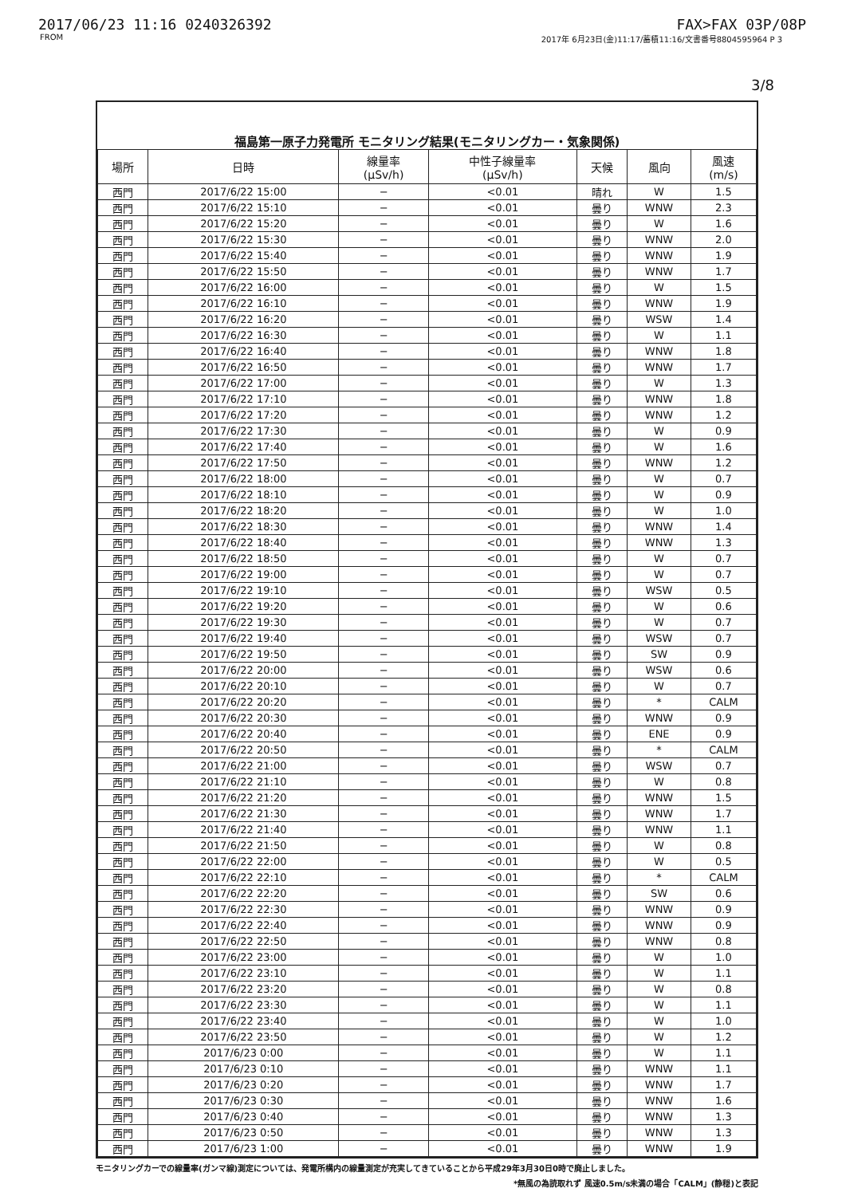2017/06/23 11:16 0240326392 FAX>FAX 03P/08P
FROM 2017年 6月23日(金)11:17/蓄積11:16/文書番号8804595964 P 3
3/8
福島第一原子力発電所 モニタリング結果(モニタリングカー・気象関係)
| 場所 | 日時 | 線量率 (μSv/h) | 中性子線量率 (μSv/h) | 天候 | 風向 | 風速 (m/s) |
| --- | --- | --- | --- | --- | --- | --- |
| 西門 | 2017/6/22 15:00 | − | <0.01 | 晴れ | W | 1.5 |
| 西門 | 2017/6/22 15:10 | − | <0.01 | 曇り | WNW | 2.3 |
| 西門 | 2017/6/22 15:20 | − | <0.01 | 曇り | W | 1.6 |
| 西門 | 2017/6/22 15:30 | − | <0.01 | 曇り | WNW | 2.0 |
| 西門 | 2017/6/22 15:40 | − | <0.01 | 曇り | WNW | 1.9 |
| 西門 | 2017/6/22 15:50 | − | <0.01 | 曇り | WNW | 1.7 |
| 西門 | 2017/6/22 16:00 | − | <0.01 | 曇り | W | 1.5 |
| 西門 | 2017/6/22 16:10 | − | <0.01 | 曇り | WNW | 1.9 |
| 西門 | 2017/6/22 16:20 | − | <0.01 | 曇り | WSW | 1.4 |
| 西門 | 2017/6/22 16:30 | − | <0.01 | 曇り | W | 1.1 |
| 西門 | 2017/6/22 16:40 | − | <0.01 | 曇り | WNW | 1.8 |
| 西門 | 2017/6/22 16:50 | − | <0.01 | 曇り | WNW | 1.7 |
| 西門 | 2017/6/22 17:00 | − | <0.01 | 曇り | W | 1.3 |
| 西門 | 2017/6/22 17:10 | − | <0.01 | 曇り | WNW | 1.8 |
| 西門 | 2017/6/22 17:20 | − | <0.01 | 曇り | WNW | 1.2 |
| 西門 | 2017/6/22 17:30 | − | <0.01 | 曇り | W | 0.9 |
| 西門 | 2017/6/22 17:40 | − | <0.01 | 曇り | W | 1.6 |
| 西門 | 2017/6/22 17:50 | − | <0.01 | 曇り | WNW | 1.2 |
| 西門 | 2017/6/22 18:00 | − | <0.01 | 曇り | W | 0.7 |
| 西門 | 2017/6/22 18:10 | − | <0.01 | 曇り | W | 0.9 |
| 西門 | 2017/6/22 18:20 | − | <0.01 | 曇り | W | 1.0 |
| 西門 | 2017/6/22 18:30 | − | <0.01 | 曇り | WNW | 1.4 |
| 西門 | 2017/6/22 18:40 | − | <0.01 | 曇り | WNW | 1.3 |
| 西門 | 2017/6/22 18:50 | − | <0.01 | 曇り | W | 0.7 |
| 西門 | 2017/6/22 19:00 | − | <0.01 | 曇り | W | 0.7 |
| 西門 | 2017/6/22 19:10 | − | <0.01 | 曇り | WSW | 0.5 |
| 西門 | 2017/6/22 19:20 | − | <0.01 | 曇り | W | 0.6 |
| 西門 | 2017/6/22 19:30 | − | <0.01 | 曇り | W | 0.7 |
| 西門 | 2017/6/22 19:40 | − | <0.01 | 曇り | WSW | 0.7 |
| 西門 | 2017/6/22 19:50 | − | <0.01 | 曇り | SW | 0.9 |
| 西門 | 2017/6/22 20:00 | − | <0.01 | 曇り | WSW | 0.6 |
| 西門 | 2017/6/22 20:10 | − | <0.01 | 曇り | W | 0.7 |
| 西門 | 2017/6/22 20:20 | − | <0.01 | 曇り | * | CALM |
| 西門 | 2017/6/22 20:30 | − | <0.01 | 曇り | WNW | 0.9 |
| 西門 | 2017/6/22 20:40 | − | <0.01 | 曇り | ENE | 0.9 |
| 西門 | 2017/6/22 20:50 | − | <0.01 | 曇り | * | CALM |
| 西門 | 2017/6/22 21:00 | − | <0.01 | 曇り | WSW | 0.7 |
| 西門 | 2017/6/22 21:10 | − | <0.01 | 曇り | W | 0.8 |
| 西門 | 2017/6/22 21:20 | − | <0.01 | 曇り | WNW | 1.5 |
| 西門 | 2017/6/22 21:30 | − | <0.01 | 曇り | WNW | 1.7 |
| 西門 | 2017/6/22 21:40 | − | <0.01 | 曇り | WNW | 1.1 |
| 西門 | 2017/6/22 21:50 | − | <0.01 | 曇り | W | 0.8 |
| 西門 | 2017/6/22 22:00 | − | <0.01 | 曇り | W | 0.5 |
| 西門 | 2017/6/22 22:10 | − | <0.01 | 曇り | * | CALM |
| 西門 | 2017/6/22 22:20 | − | <0.01 | 曇り | SW | 0.6 |
| 西門 | 2017/6/22 22:30 | − | <0.01 | 曇り | WNW | 0.9 |
| 西門 | 2017/6/22 22:40 | − | <0.01 | 曇り | WNW | 0.9 |
| 西門 | 2017/6/22 22:50 | − | <0.01 | 曇り | WNW | 0.8 |
| 西門 | 2017/6/22 23:00 | − | <0.01 | 曇り | W | 1.0 |
| 西門 | 2017/6/22 23:10 | − | <0.01 | 曇り | W | 1.1 |
| 西門 | 2017/6/22 23:20 | − | <0.01 | 曇り | W | 0.8 |
| 西門 | 2017/6/22 23:30 | − | <0.01 | 曇り | W | 1.1 |
| 西門 | 2017/6/22 23:40 | − | <0.01 | 曇り | W | 1.0 |
| 西門 | 2017/6/22 23:50 | − | <0.01 | 曇り | W | 1.2 |
| 西門 | 2017/6/23 0:00 | − | <0.01 | 曇り | W | 1.1 |
| 西門 | 2017/6/23 0:10 | − | <0.01 | 曇り | WNW | 1.1 |
| 西門 | 2017/6/23 0:20 | − | <0.01 | 曇り | WNW | 1.7 |
| 西門 | 2017/6/23 0:30 | − | <0.01 | 曇り | WNW | 1.6 |
| 西門 | 2017/6/23 0:40 | − | <0.01 | 曇り | WNW | 1.3 |
| 西門 | 2017/6/23 0:50 | − | <0.01 | 曇り | WNW | 1.3 |
| 西門 | 2017/6/23 1:00 | − | <0.01 | 曇り | WNW | 1.9 |
モニタリングカーでの線量率(ガンマ線)測定については、発電所構内の線量測定が充実してきていることから平成29年3月30日0時で廃止しました。
*無風の為読取れず 風速0.5m/s未満の場合「CALM」(静穏)と表記